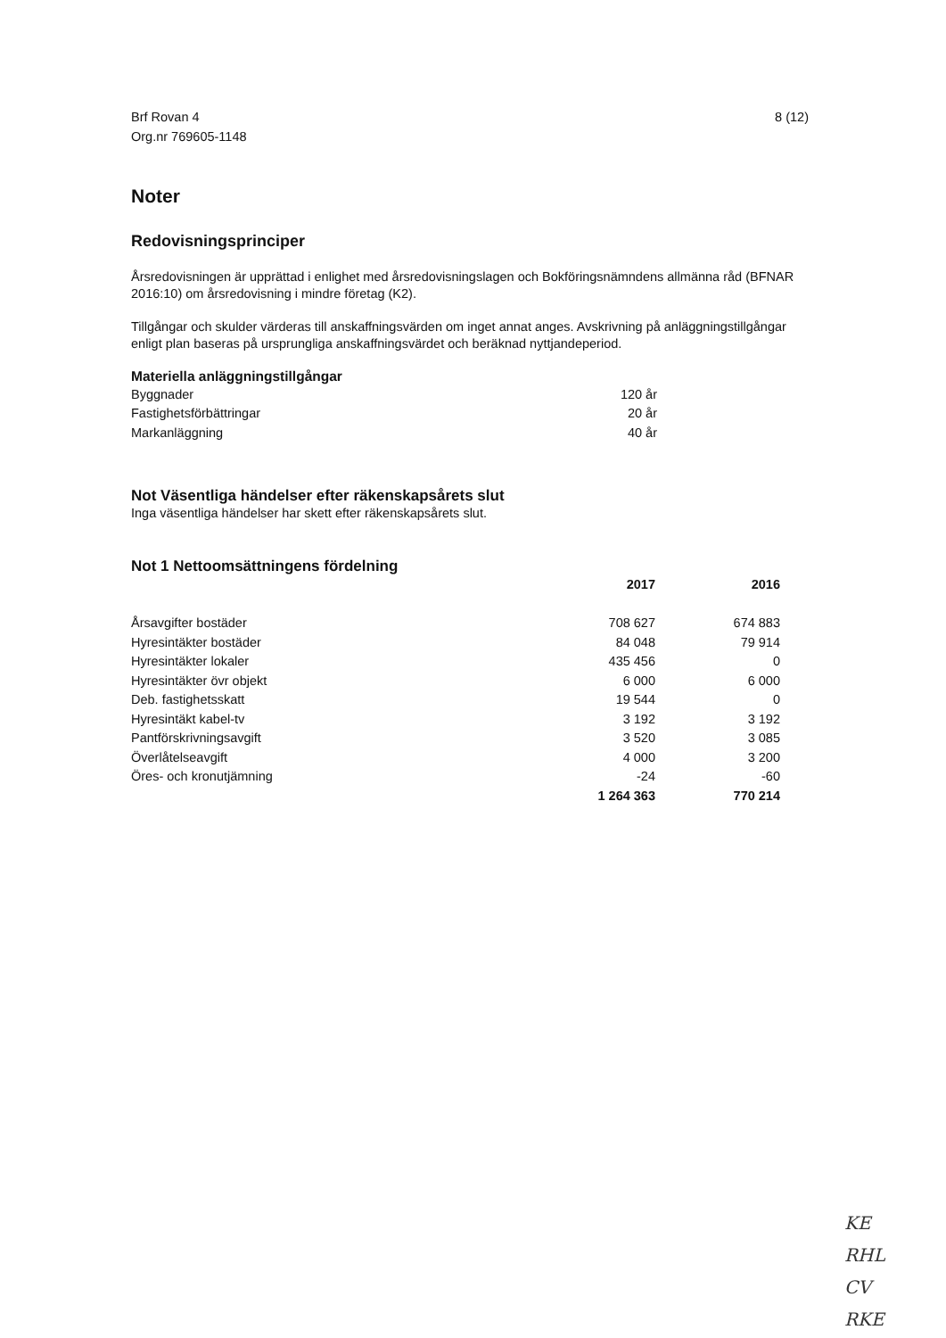Brf Rovan 4
Org.nr 769605-1148
8 (12)
Noter
Redovisningsprinciper
Årsredovisningen är upprättad i enlighet med årsredovisningslagen och Bokföringsnämndens allmänna råd (BFNAR 2016:10) om årsredovisning i mindre företag (K2).
Tillgångar och skulder värderas till anskaffningsvärden om inget annat anges. Avskrivning på anläggningstillgångar enligt plan baseras på ursprungliga anskaffningsvärdet och beräknad nyttjandeperiod.
Materiella anläggningstillgångar
| Byggnader | 120 år |
| Fastighetsförbättringar | 20 år |
| Markanläggning | 40 år |
Not Väsentliga händelser efter räkenskapsårets slut
Inga väsentliga händelser har skett efter räkenskapsårets slut.
Not 1 Nettoomsättningens fördelning
| | 2017 | 2016 |
| --- | --- | --- |
| Årsavgifter bostäder | 708 627 | 674 883 |
| Hyresintäkter bostäder | 84 048 | 79 914 |
| Hyresintäkter lokaler | 435 456 | 0 |
| Hyresintäkter övr objekt | 6 000 | 6 000 |
| Deb. fastighetsskatt | 19 544 | 0 |
| Hyresintäkt kabel-tv | 3 192 | 3 192 |
| Pantförskrivningsavgift | 3 520 | 3 085 |
| Överlåtelseavgift | 4 000 | 3 200 |
| Öres- och kronutjämning | -24 | -60 |
| | 1 264 363 | 770 214 |
KE
RHL
CV
RKE